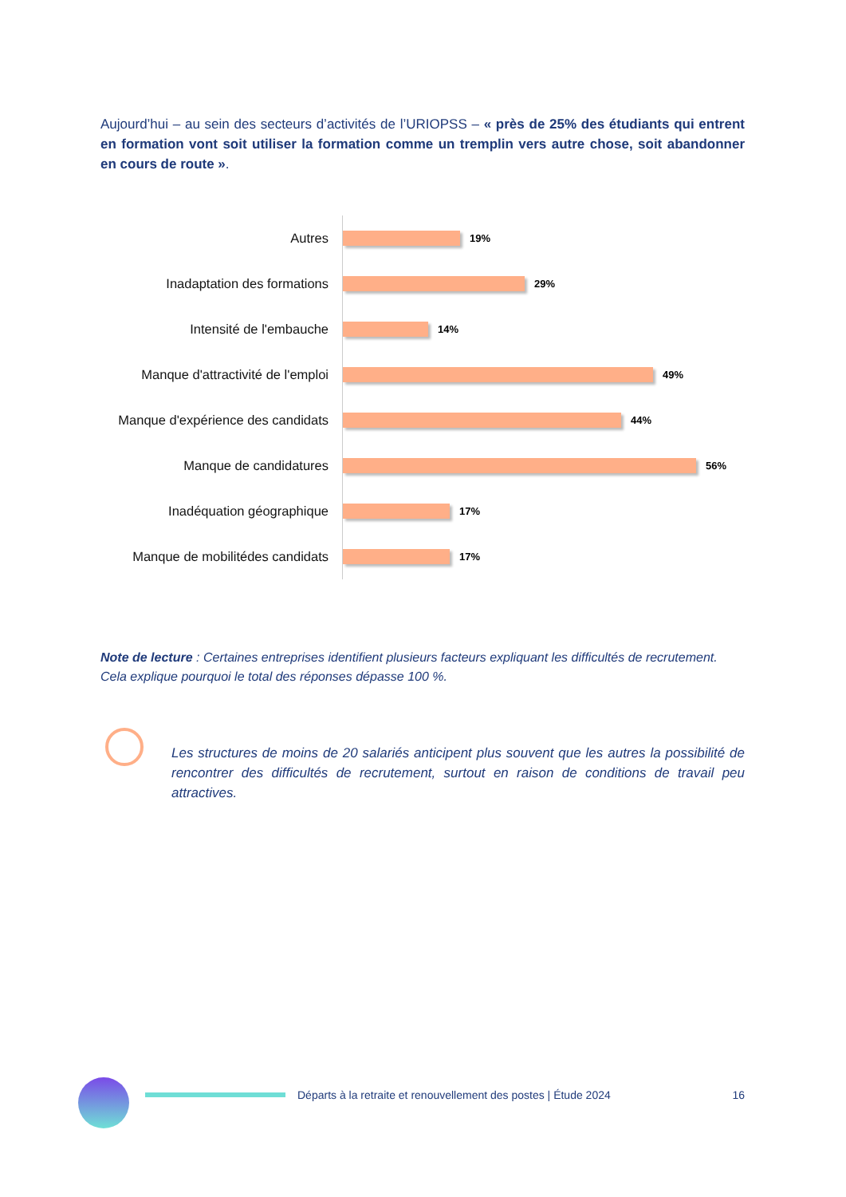Aujourd’hui – au sein des secteurs d’activités de l’URIOPSS – « près de 25% des étudiants qui entrent en formation vont soit utiliser la formation comme un tremplin vers autre chose, soit abandonner en cours de route ».
Autres
19%
Inadaptation des formations
29%
Intensité de l'embauche
14%
Manque d'attractivité de l'emploi
49%
Manque d'expérience des candidats
44%
Manque de candidatures
56%
Inadéquation géographique
17%
Manque de mobilitédes candidats
17%
Note de lecture : Certaines entreprises identifient plusieurs facteurs expliquant les difficultés de recrutement. Cela explique pourquoi le total des réponses dépasse 100 %.
Les structures de moins de 20 salariés anticipent plus souvent que les autres la possibilité de rencontrer des difficultés de recrutement, surtout en raison de conditions de travail peu attractives.
Départs à la retraite et renouvellement des postes | Étude 2024 16